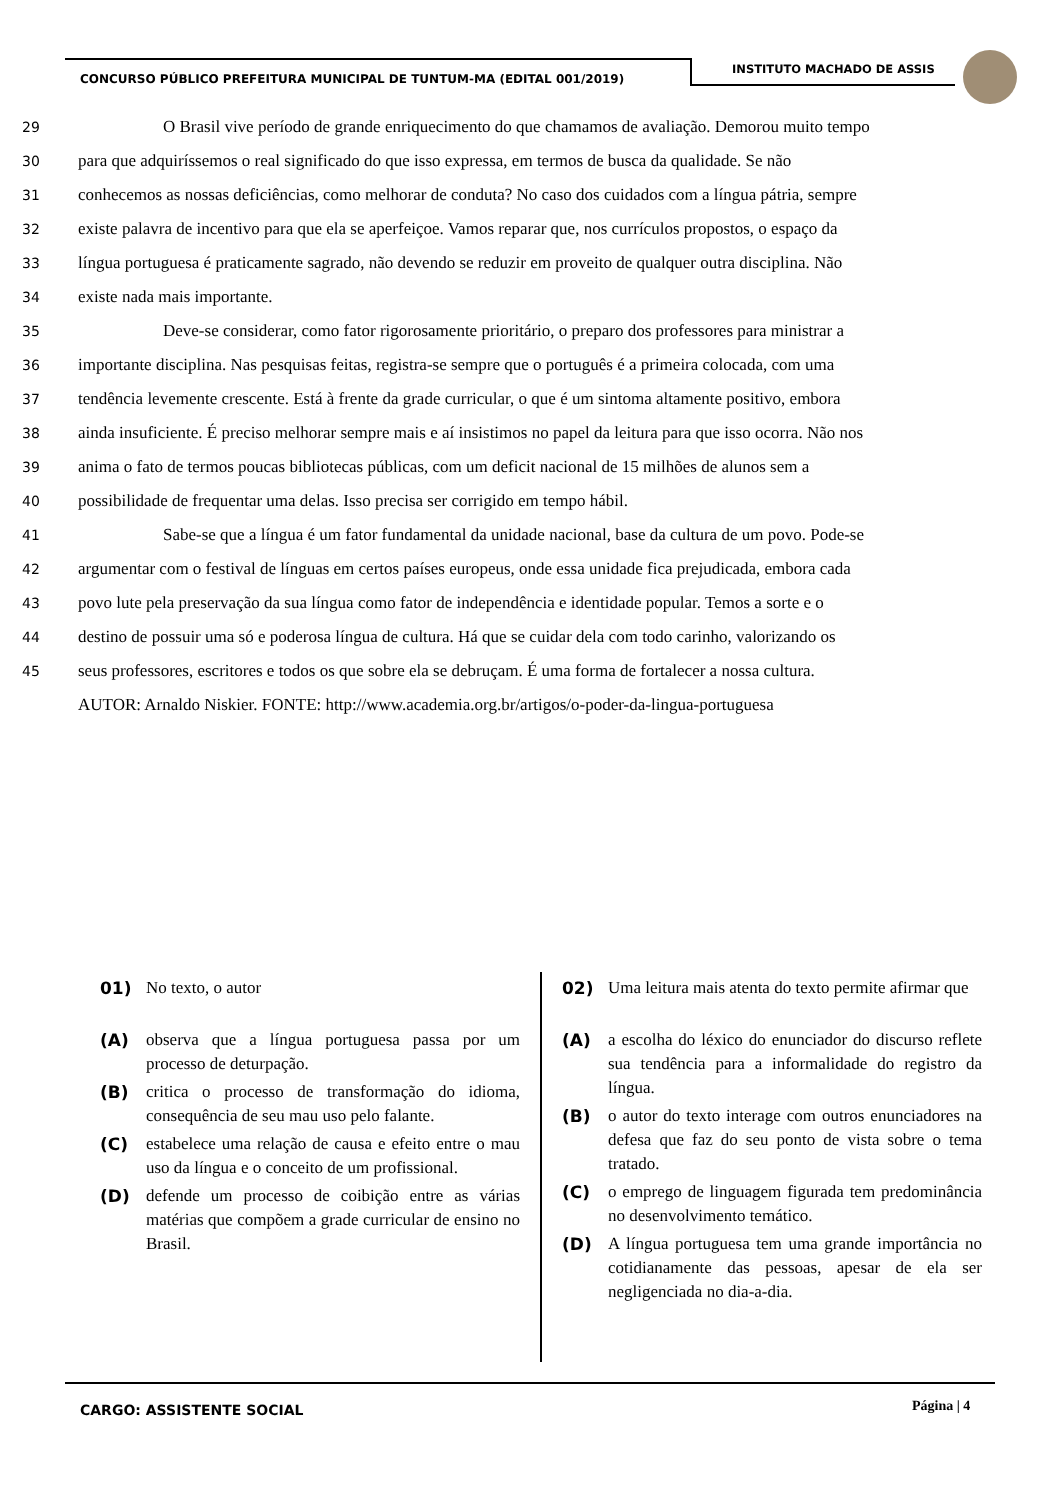CONCURSO PÚBLICO PREFEITURA MUNICIPAL DE TUNTUM-MA (EDITAL 001/2019)
INSTITUTO MACHADO DE ASSIS
29
     O Brasil vive período de grande enriquecimento do que chamamos de avaliação. Demorou muito tempo
30
para que adquiríssemos o real significado do que isso expressa, em termos de busca da qualidade. Se não
31
conhecemos as nossas deficiências, como melhorar de conduta? No caso dos cuidados com a língua pátria, sempre
32
existe palavra de incentivo para que ela se aperfeiçoe. Vamos reparar que, nos currículos propostos, o espaço da
33
língua portuguesa é praticamente sagrado, não devendo se reduzir em proveito de qualquer outra disciplina. Não
34
existe nada mais importante.
35
     Deve-se considerar, como fator rigorosamente prioritário, o preparo dos professores para ministrar a
36
importante disciplina. Nas pesquisas feitas, registra-se sempre que o português é a primeira colocada, com uma
37
tendência levemente crescente. Está à frente da grade curricular, o que é um sintoma altamente positivo, embora
38
ainda insuficiente. É preciso melhorar sempre mais e aí insistimos no papel da leitura para que isso ocorra. Não nos
39
anima o fato de termos poucas bibliotecas públicas, com um deficit nacional de 15 milhões de alunos sem a
40
possibilidade de frequentar uma delas. Isso precisa ser corrigido em tempo hábil.
41
     Sabe-se que a língua é um fator fundamental da unidade nacional, base da cultura de um povo. Pode-se
42
argumentar com o festival de línguas em certos países europeus, onde essa unidade fica prejudicada, embora cada
43
povo lute pela preservação da sua língua como fator de independência e identidade popular. Temos a sorte e o
44
destino de possuir uma só e poderosa língua de cultura. Há que se cuidar dela com todo carinho, valorizando os
45
seus professores, escritores e todos os que sobre ela se debruçam. É uma forma de fortalecer a nossa cultura.
AUTOR: Arnaldo Niskier. FONTE: http://www.academia.org.br/artigos/o-poder-da-lingua-portuguesa
01) No texto, o autor
(A) observa que a língua portuguesa passa por um processo de deturpação.
(B) critica o processo de transformação do idioma, consequência de seu mau uso pelo falante.
(C) estabelece uma relação de causa e efeito entre o mau uso da língua e o conceito de um profissional.
(D) defende um processo de coibição entre as várias matérias que compõem a grade curricular de ensino no Brasil.
02) Uma leitura mais atenta do texto permite afirmar que
(A) a escolha do léxico do enunciador do discurso reflete sua tendência para a informalidade do registro da língua.
(B) o autor do texto interage com outros enunciadores na defesa que faz do seu ponto de vista sobre o tema tratado.
(C) o emprego de linguagem figurada tem predominância no desenvolvimento temático.
(D) A língua portuguesa tem uma grande importância no cotidianamente das pessoas, apesar de ela ser negligenciada no dia-a-dia.
CARGO: ASSISTENTE SOCIAL Página | 4